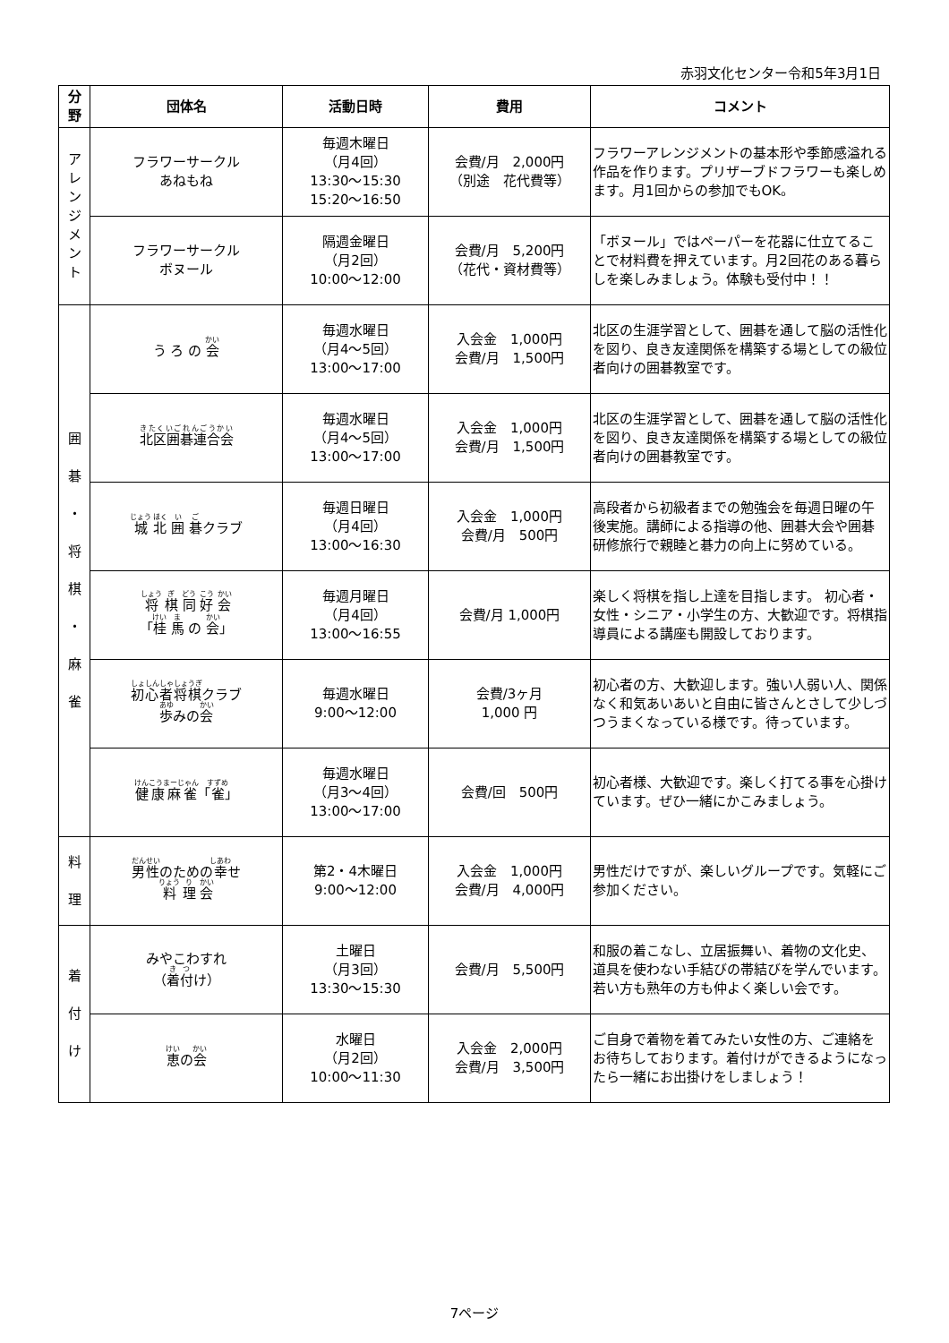赤羽文化センター令和5年3月1日
| 分 野 | 団体名 | 活動日時 | 費用 | コメント |
| --- | --- | --- | --- | --- |
| ア レ ン ジ メ ン ト | フラワーサークル あねもね | 毎週木曜日 （月4回） 13:30～15:30 15:20～16:50 | 会費/月 2,000円 （別途 花代費等） | フラワーアレンジメントの基本形や季節感溢れる作品を作ります。プリザーブドフラワーも楽しめます。月1回からの参加でもOK。 |
| | フラワーサークル ボヌール | 隔週金曜日 （月2回） 10:00～12:00 | 会費/月 5,200円 （花代・資材費等） | 「ボヌール」ではペーパーを花器に仕立てることで材料費を押えています。月2回花のある暮らしを楽しみましょう。体験も受付中！！ |
| 囲 碁 ・ 将 棋 ・ 麻 雀 | う ろ の 会 | 毎週水曜日 （月4～5回） 13:00～17:00 | 入会金 1,000円 会費/月 1,500円 | 北区の生涯学習として、囲碁を通して脳の活性化を図り、良き友達関係を構築する場としての級位者向けの囲碁教室です。 |
| | 北区囲碁連合会 | 毎週水曜日 （月4～5回） 13:00～17:00 | 入会金 1,000円 会費/月 1,500円 | 北区の生涯学習として、囲碁を通して脳の活性化を図り、良き友達関係を構築する場としての級位者向けの囲碁教室です。 |
| | 城 北 囲 碁 クラブ | 毎週日曜日 （月4回） 13:00～16:30 | 入会金 1,000円 会費/月 500円 | 高段者から初級者までの勉強会を毎週日曜の午後実施。講師による指導の他、囲碁大会や囲碁研修旅行で親睦と碁力の向上に努めている。 |
| | 将 棋 同 好 会 「 桂 馬 の 会 」 | 毎週月曜日 （月4回） 13:00～16:55 | 会費/月 1,000円 | 楽しく将棋を指し上達を目指します。 初心者・女性・シニア・小学生の方、大歓迎です。将棋指導員による講座も開設しております。 |
| | 初心者将棋 クラブ 歩 みの 会 | 毎週水曜日 9:00～12:00 | 会費/3ヶ月 1,000 円 | 初心者の方、大歓迎します。強い人弱い人、関係なく和気あいあいと自由に皆さんとさして少しづつうまくなっている様です。待っています。 |
| | 健康麻雀 「 雀 」 | 毎週水曜日 （月3～4回） 13:00～17:00 | 会費/回 500円 | 初心者様、大歓迎です。楽しく打てる事を心掛けています。ぜひ一緒にかこみましょう。 |
| 料 理 | 男性 のための 幸 せ 料 理 会 | 第2・4木曜日 9:00～12:00 | 入会金 1,000円 会費/月 4,000円 | 男性だけですが、楽しいグループです。気軽にご参加ください。 |
| 着 付 け | みやこわすれ （ 着付 け） | 土曜日 （月3回） 13:30～15:30 | 会費/月 5,500円 | 和服の着こなし、立居振舞い、着物の文化史、道具を使わない手結びの帯結びを学んでいます。若い方も熟年の方も仲よく楽しい会です。 |
| | 恵 の 会 | 水曜日 （月2回） 10:00～11:30 | 入会金 2,000円 会費/月 3,500円 | ご自身で着物を着てみたい女性の方、ご連絡をお待ちしております。着付けができるようになったら一緒にお出掛けをしましょう！ |
7ページ